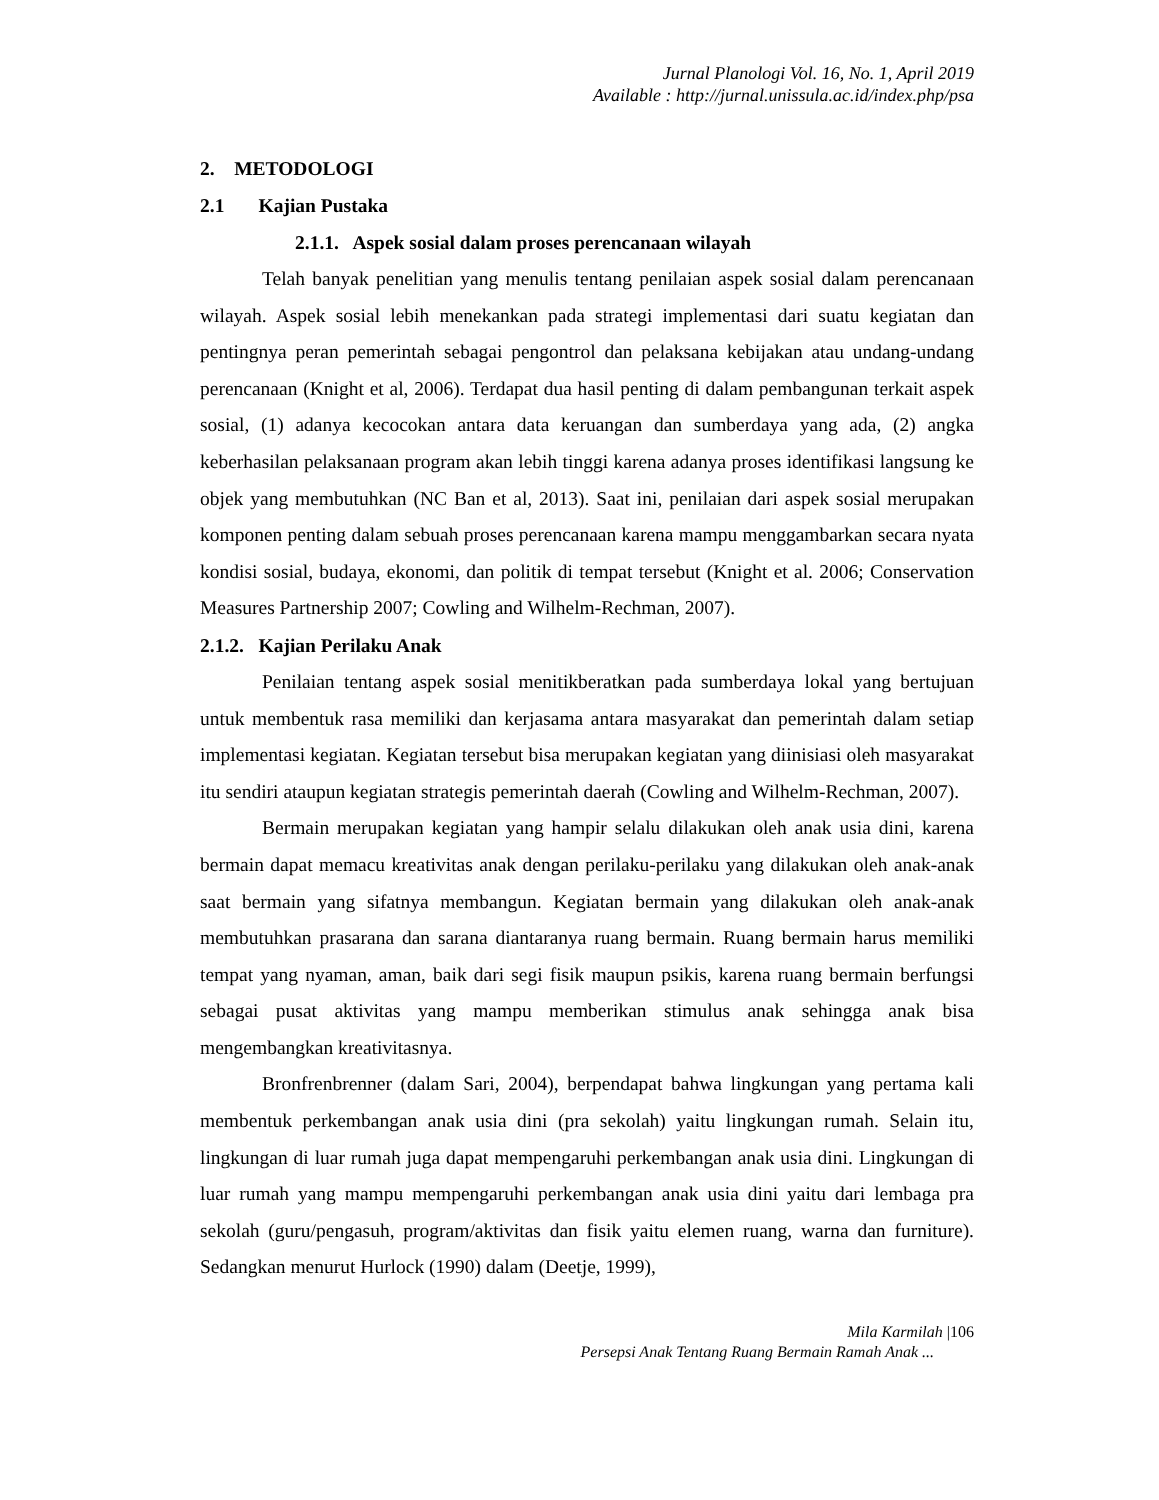Jurnal Planologi Vol. 16, No. 1, April 2019
Available : http://jurnal.unissula.ac.id/index.php/psa
2. METODOLOGI
2.1 Kajian Pustaka
2.1.1. Aspek sosial dalam proses perencanaan wilayah
Telah banyak penelitian yang menulis tentang penilaian aspek sosial dalam perencanaan wilayah. Aspek sosial lebih menekankan pada strategi implementasi dari suatu kegiatan dan pentingnya peran pemerintah sebagai pengontrol dan pelaksana kebijakan atau undang-undang perencanaan (Knight et al, 2006). Terdapat dua hasil penting di dalam pembangunan terkait aspek sosial, (1) adanya kecocokan antara data keruangan dan sumberdaya yang ada, (2) angka keberhasilan pelaksanaan program akan lebih tinggi karena adanya proses identifikasi langsung ke objek yang membutuhkan (NC Ban et al, 2013). Saat ini, penilaian dari aspek sosial merupakan komponen penting dalam sebuah proses perencanaan karena mampu menggambarkan secara nyata kondisi sosial, budaya, ekonomi, dan politik di tempat tersebut (Knight et al. 2006; Conservation Measures Partnership 2007; Cowling and Wilhelm-Rechman, 2007).
2.1.2. Kajian Perilaku Anak
Penilaian tentang aspek sosial menitikberatkan pada sumberdaya lokal yang bertujuan untuk membentuk rasa memiliki dan kerjasama antara masyarakat dan pemerintah dalam setiap implementasi kegiatan. Kegiatan tersebut bisa merupakan kegiatan yang diinisiasi oleh masyarakat itu sendiri ataupun kegiatan strategis pemerintah daerah (Cowling and Wilhelm-Rechman, 2007).
Bermain merupakan kegiatan yang hampir selalu dilakukan oleh anak usia dini, karena bermain dapat memacu kreativitas anak dengan perilaku-perilaku yang dilakukan oleh anak-anak saat bermain yang sifatnya membangun. Kegiatan bermain yang dilakukan oleh anak-anak membutuhkan prasarana dan sarana diantaranya ruang bermain. Ruang bermain harus memiliki tempat yang nyaman, aman, baik dari segi fisik maupun psikis, karena ruang bermain berfungsi sebagai pusat aktivitas yang mampu memberikan stimulus anak sehingga anak bisa mengembangkan kreativitasnya.
Bronfrenbrenner (dalam Sari, 2004), berpendapat bahwa lingkungan yang pertama kali membentuk perkembangan anak usia dini (pra sekolah) yaitu lingkungan rumah. Selain itu, lingkungan di luar rumah juga dapat mempengaruhi perkembangan anak usia dini. Lingkungan di luar rumah yang mampu mempengaruhi perkembangan anak usia dini yaitu dari lembaga pra sekolah (guru/pengasuh, program/aktivitas dan fisik yaitu elemen ruang, warna dan furniture). Sedangkan menurut Hurlock (1990) dalam (Deetje, 1999),
Mila Karmilah |106
Persepsi Anak Tentang Ruang Bermain Ramah Anak ...